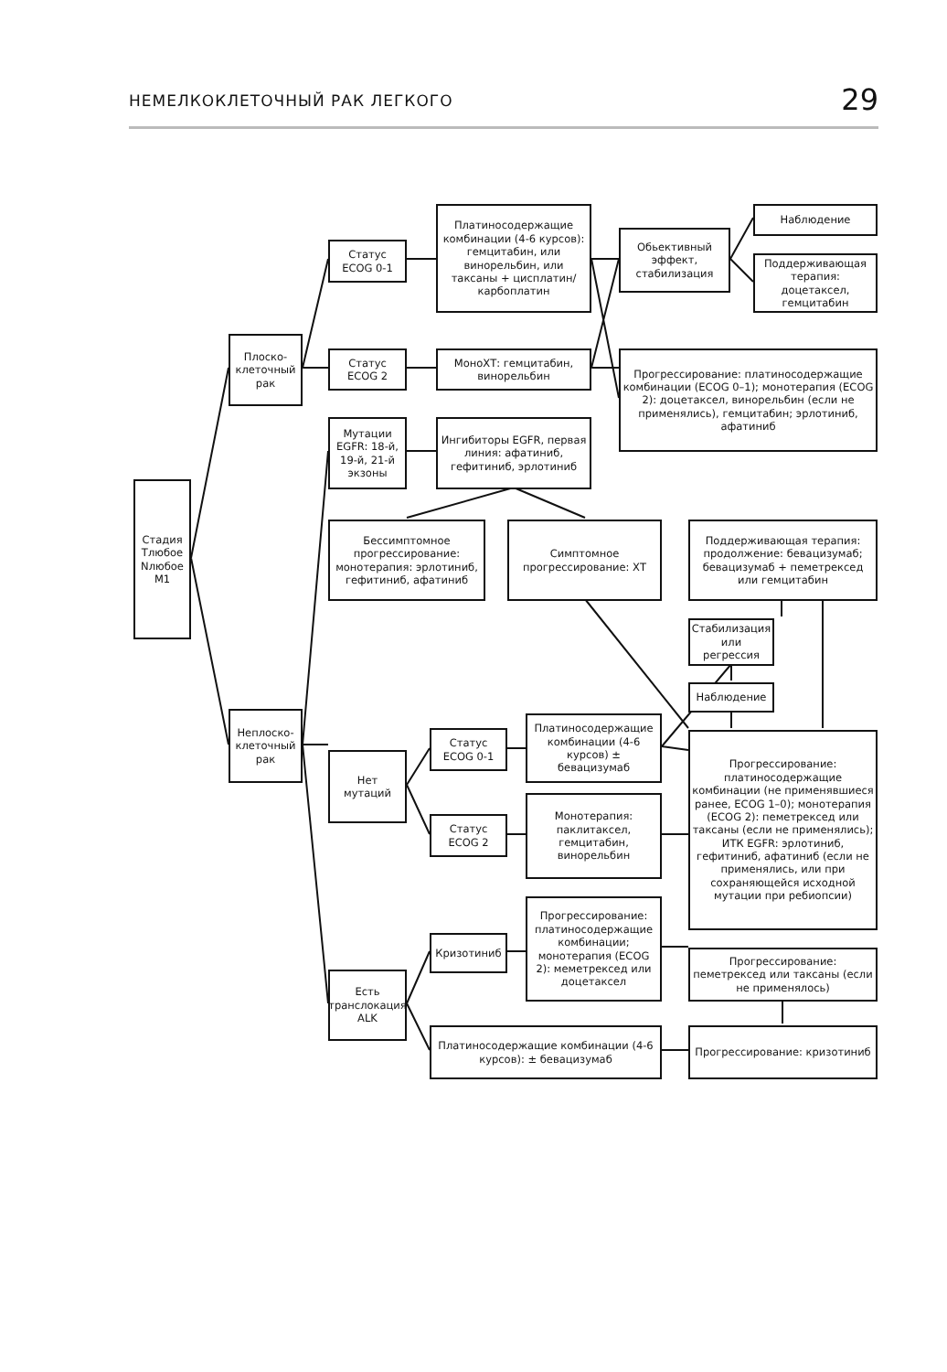НЕМЕЛКОКЛЕТОЧНЫЙ РАК ЛЕГКОГО 29
Стадия Tлюбое Nлюбое M1
Плоско-клеточный рак
Статус ECOG 0-1
Платиносодержащие комбинации (4-6 курсов): гемцитабин, или винорельбин, или таксаны + цисплатин/карбоплатин
Обьективный эффект, стабилизация
Наблюдение
Поддерживающая терапия: доцетаксел, гемцитабин
Статус ECOG 2
МоноХТ: гемцитабин, винорельбин
Прогрессирование: платиносодержащие комбинации (ECOG 0–1); монотерапия (ECOG 2): доцетаксел, винорельбин (если не применялись), гемцитабин; эрлотиниб, афатиниб
Мутации EGFR: 18-й, 19-й, 21-й экзоны
Ингибиторы EGFR, первая линия: афатиниб, гефитиниб, эрлотиниб
Бессимптомное прогрессирование: монотерапия: эрлотиниб, гефитиниб, афатиниб
Симптомное прогрессирование: ХТ
Поддерживающая терапия: продолжение: бевацизумаб; бевацизумаб + пеметрексед или гемцитабин
Стабилизация или регрессия
Наблюдение
Неплоско-клеточный рак
Нет мутаций
Статус ECOG 0-1
Платиносодержащие комбинации (4-6 курсов) ± бевацизумаб
Статус ECOG 2
Монотерапия: паклитаксел, гемцитабин, винорельбин
Прогрессирование: платиносодержащие комбинации (не применявшиеся ранее, ECOG 1–0); монотерапия (ECOG 2): пеметрексед или таксаны (если не применялись); ИТК EGFR: эрлотиниб, гефитиниб, афатиниб (если не применялись, или при сохраняющейся исходной мутации при ребиопсии)
Кризотиниб
Прогрессирование: платиносодержащие комбинации; монотерапия (ECOG 2): меметрексед или доцетаксел
Прогрессирование: пеметрексед или таксаны (если не применялось)
Есть транслокация ALK
Платиносодержащие комбинации (4-6 курсов): ± бевацизумаб
Прогрессирование: кризотиниб